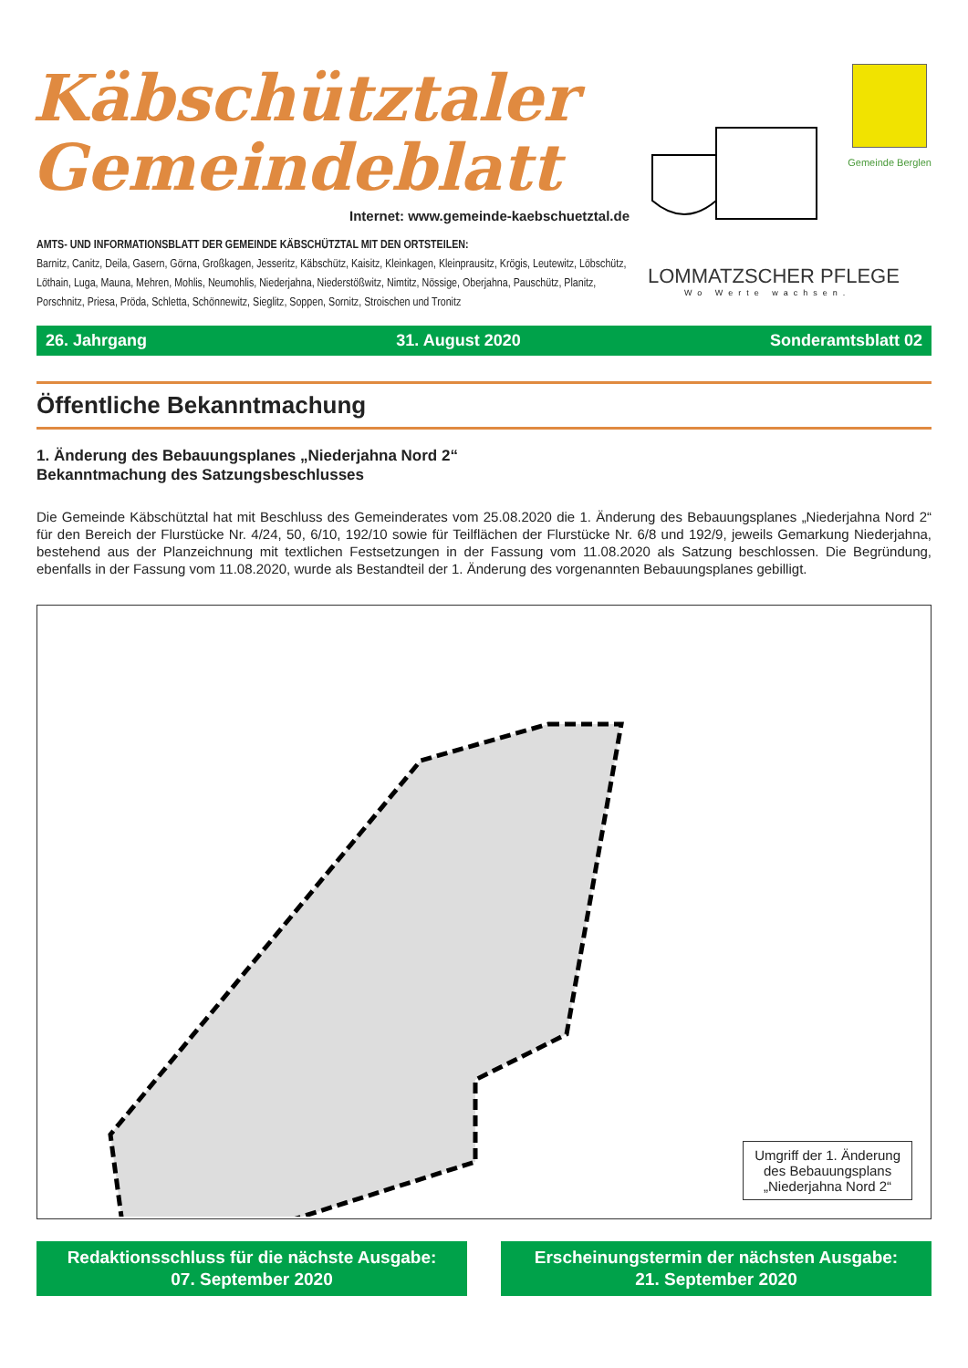Käbschütztaler
Gemeindeblatt
Internet: www.gemeinde-kaebschuetztal.de
AMTS- UND INFORMATIONSBLATT DER GEMEINDE KÄBSCHÜTZTAL MIT DEN ORTSTEILEN:
Barnitz, Canitz, Deila, Gasern, Görna, Großkagen, Jesseritz, Käbschütz, Kaisitz, Kleinkagen, Kleinprausitz, Krögis, Leutewitz, Löbschütz, Löthain, Luga, Mauna, Mehren, Mohlis, Neumohlis, Niederjahna, Niederstößwitz, Nimtitz, Nössige, Oberjahna, Pauschütz, Planitz, Porschnitz, Priesa, Pröda, Schletta, Schönnewitz, Sieglitz, Soppen, Sornitz, Stroischen und Tronitz
Gemeinde Berglen
LOMMATZSCHER PFLEGE
Wo Werte wachsen.
26. Jahrgang 31. August 2020 Sonderamtsblatt 02
Öffentliche Bekanntmachung
1. Änderung des Bebauungsplanes „Niederjahna Nord 2“
Bekanntmachung des Satzungsbeschlusses
Die Gemeinde Käbschütztal hat mit Beschluss des Gemeinderates vom 25.08.2020 die 1. Änderung des Bebauungsplanes „Niederjahna Nord 2“ für den Bereich der Flurstücke Nr. 4/24, 50, 6/10, 192/10 sowie für Teilflächen der Flurstücke Nr. 6/8 und 192/9, jeweils Gemarkung Niederjahna, bestehend aus der Planzeichnung mit textlichen Festsetzungen in der Fassung vom 11.08.2020 als Satzung beschlossen. Die Begründung, ebenfalls in der Fassung vom 11.08.2020, wurde als Bestandteil der 1. Änderung des vorgenannten Bebauungsplanes gebilligt.
Umgriff der 1. Änderung
des Bebauungsplans
„Niederjahna Nord 2“
Redaktionsschluss für die nächste Ausgabe:
07. September 2020
Erscheinungstermin der nächsten Ausgabe:
21. September 2020